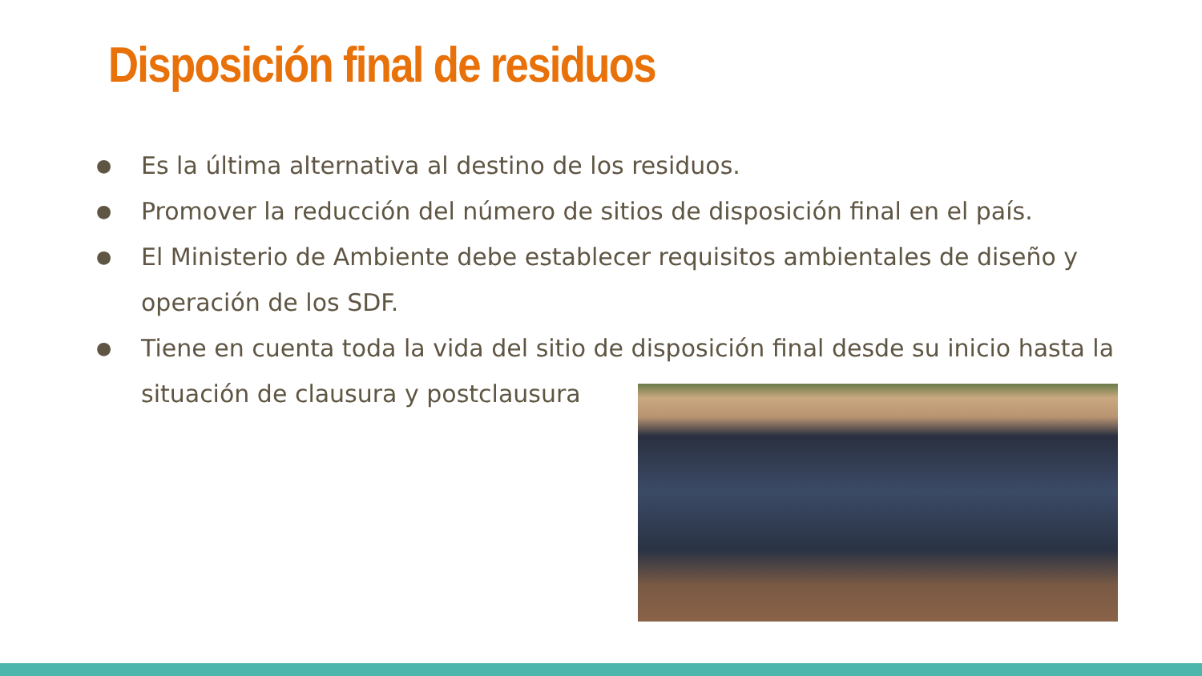Disposición final de residuos
● Es la última alternativa al destino de los residuos.
● Promover la reducción del número de sitios de disposición final en el país.
● El Ministerio de Ambiente debe establecer requisitos ambientales de diseño y operación de los SDF.
● Tiene en cuenta toda la vida del sitio de disposición final desde su inicio hasta la situación de clausura y postclausura